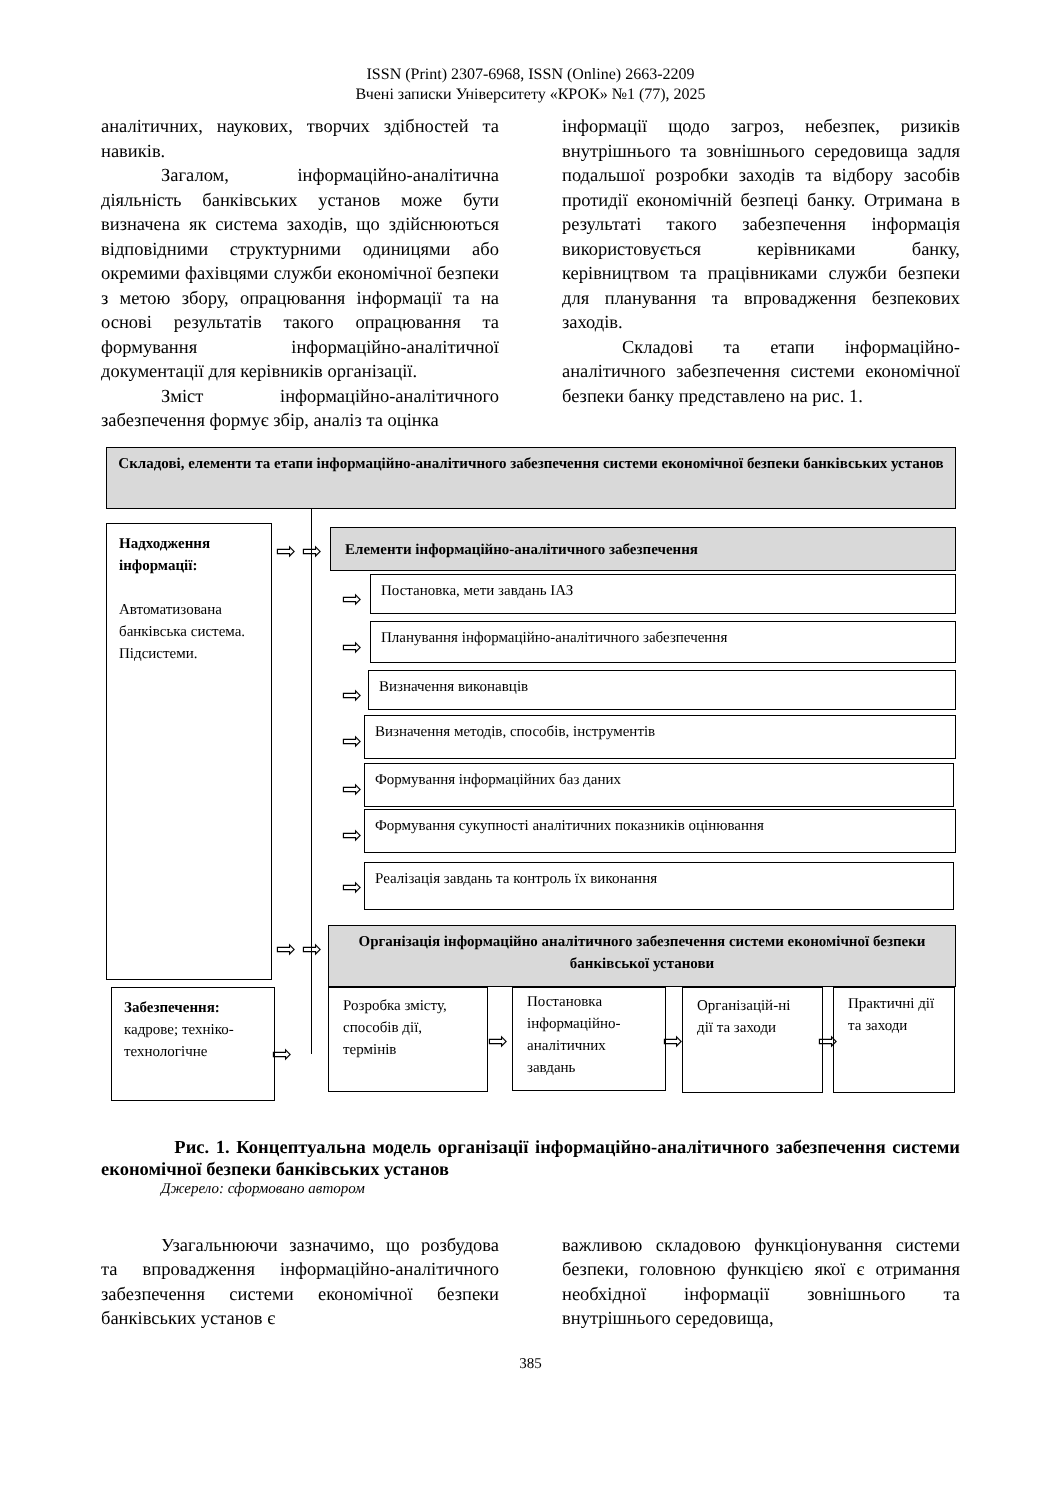ISSN (Print) 2307-6968, ISSN (Online) 2663-2209
Вчені записки Університету «КРОК» №1 (77), 2025
аналітичних, наукових, творчих здібностей та навиків.
Загалом, інформаційно-аналітична діяльність банківських установ може бути визначена як система заходів, що здійснюються відповідними структурними одиницями або окремими фахівцями служби економічної безпеки з метою збору, опрацювання інформації та на основі результатів такого опрацювання та формування інформаційно-аналітичної документації для керівників організації.
Зміст інформаційно-аналітичного забезпечення формує збір, аналіз та оцінка
інформації щодо загроз, небезпек, ризиків внутрішнього та зовнішнього середовища задля подальшої розробки заходів та відбору засобів протидії економічній безпеці банку. Отримана в результаті такого забезпечення інформація використовується керівниками банку, керівництвом та працівниками служби безпеки для планування та впровадження безпекових заходів.
Складові та етапи інформаційно-аналітичного забезпечення системи економічної безпеки банку представлено на рис. 1.
Складові, елементи та етапи інформаційно-аналітичного забезпечення системи економічної безпеки банківських установ
Надходження інформації:
Автоматизована банківська система. Підсистеми.
Забезпечення:
кадрове; техніко-технологічне
⇨ ⇨
⇨ ⇨
⇨
Елементи інформаційно-аналітичного забезпечення
Постановка, мети завдань ІАЗ
Планування інформаційно-аналітичного забезпечення
Визначення виконавців
Визначення методів, способів, інструментів
Формування інформаційних баз даних
Формування сукупності аналітичних показників оцінювання
Реалізація завдань та контроль їх виконання
⇨
⇨
⇨
⇨
⇨
⇨
⇨
Організація інформаційно аналітичного забезпечення системи економічної безпеки банківської установи
Розробка змісту, способів дії, термінів
Постановка інформаційно-аналітичних завдань
Організацій-ні дії та заходи
Практичні дії та заходи
⇨ ⇨ ⇨
Рис. 1. Концептуальна модель організації інформаційно-аналітичного забезпечення системи економічної безпеки банківських установ
Джерело: сформовано автором
Узагальнюючи зазначимо, що розбудова та впровадження інформаційно-аналітичного забезпечення системи економічної безпеки банківських установ є
важливою складовою функціонування системи безпеки, головною функцією якої є отримання необхідної інформації зовнішнього та внутрішнього середовища,
385